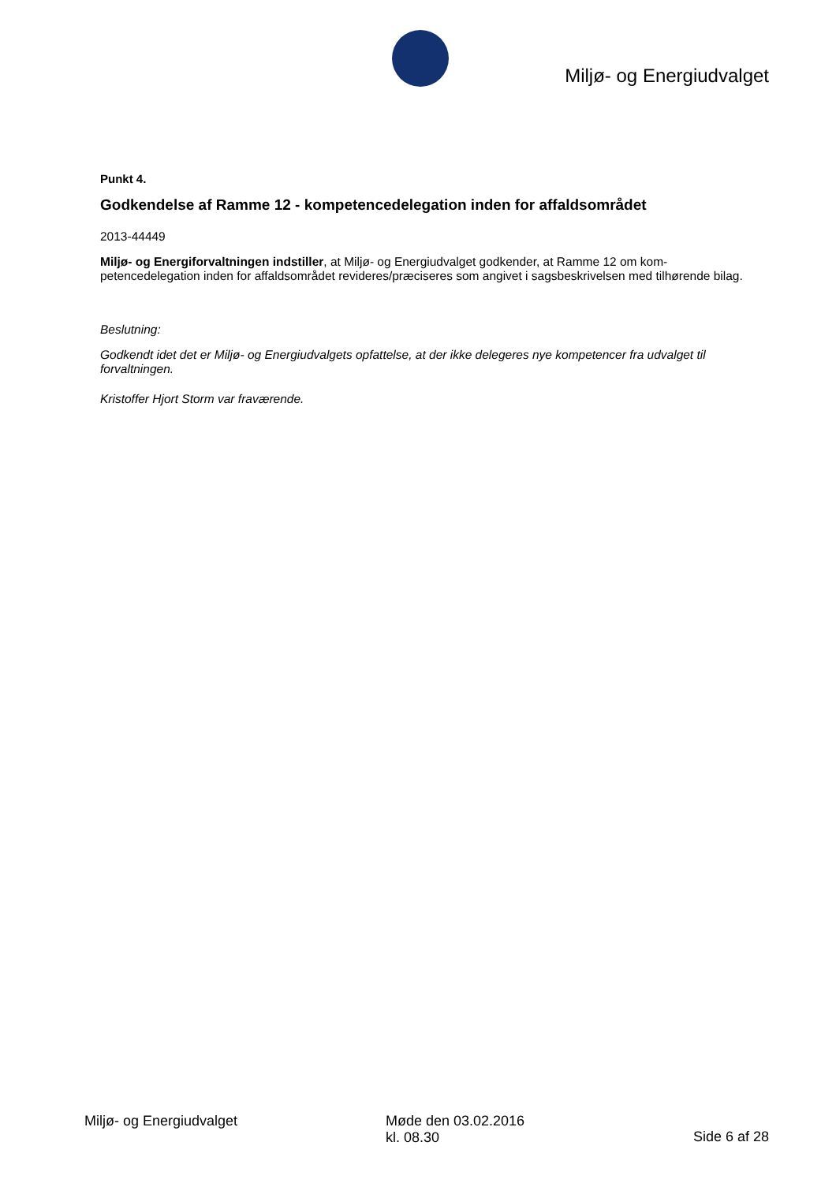Miljø- og Energiudvalget
Punkt 4.
Godkendelse af Ramme 12 - kompetencedelegation inden for affaldsområdet
2013-44449
Miljø- og Energiforvaltningen indstiller, at Miljø- og Energiudvalget godkender, at Ramme 12 om kom-petencedelegation inden for affaldsområdet revideres/præciseres som angivet i sagsbeskrivelsen med tilhørende bilag.
Beslutning:
Godkendt idet det er Miljø- og Energiudvalgets opfattelse, at der ikke delegeres nye kompetencer fra udvalget til forvaltningen.
Kristoffer Hjort Storm var fraværende.
Miljø- og Energiudvalget Møde den 03.02.2016
kl. 08.30
Side 6 af 28